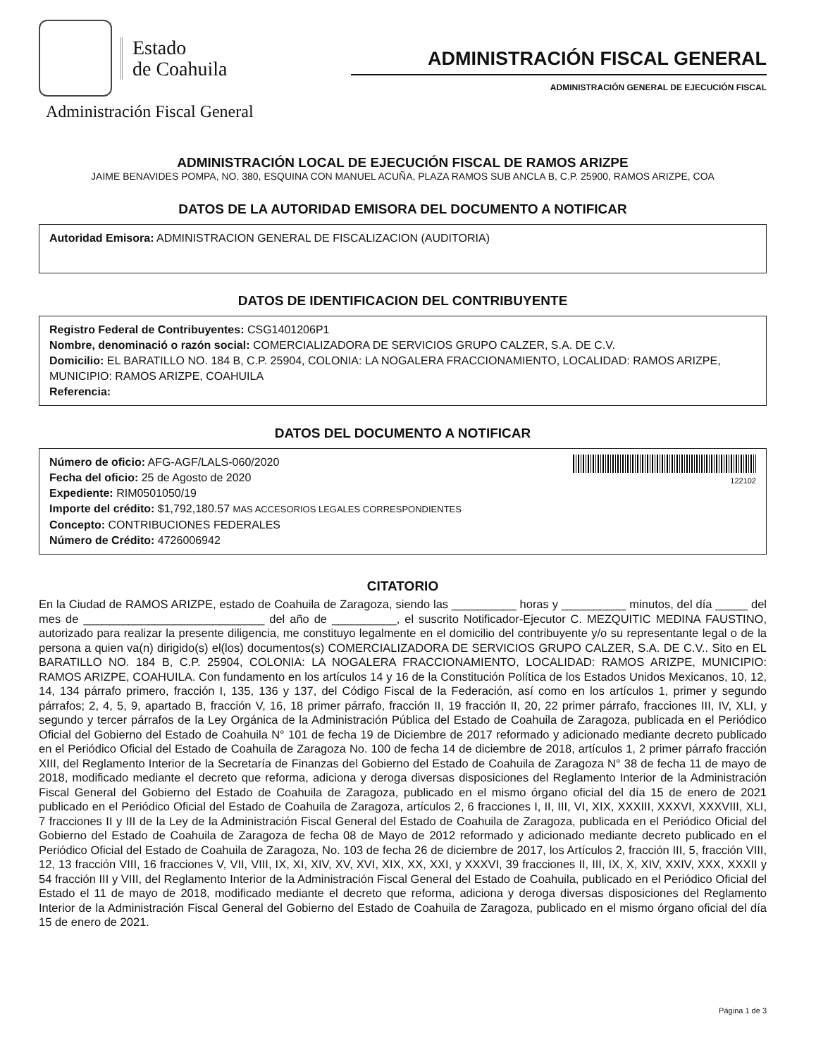Estado
de Coahuila
Administración Fiscal General
ADMINISTRACIÓN FISCAL GENERAL
ADMINISTRACIÓN GENERAL DE EJECUCIÓN FISCAL
ADMINISTRACIÓN LOCAL DE EJECUCIÓN FISCAL DE RAMOS ARIZPE
JAIME BENAVIDES POMPA, NO. 380, ESQUINA CON MANUEL ACUÑA, PLAZA RAMOS SUB ANCLA B, C.P. 25900, RAMOS ARIZPE, COA
DATOS DE LA AUTORIDAD EMISORA DEL DOCUMENTO A NOTIFICAR
Autoridad Emisora: ADMINISTRACION GENERAL DE FISCALIZACION (AUDITORIA)
DATOS DE IDENTIFICACION DEL CONTRIBUYENTE
Registro Federal de Contribuyentes: CSG1401206P1
Nombre, denominació o razón social: COMERCIALIZADORA DE SERVICIOS GRUPO CALZER, S.A. DE C.V.
Domicilio: EL BARATILLO NO. 184 B, C.P. 25904, COLONIA: LA NOGALERA FRACCIONAMIENTO, LOCALIDAD: RAMOS ARIZPE, MUNICIPIO: RAMOS ARIZPE, COAHUILA
Referencia:
DATOS DEL DOCUMENTO A NOTIFICAR
122102
Número de oficio: AFG-AGF/LALS-060/2020
Fecha del oficio: 25 de Agosto de 2020
Expediente: RIM0501050/19
Importe del crédito: $1,792,180.57 MAS ACCESORIOS LEGALES CORRESPONDIENTES
Concepto: CONTRIBUCIONES FEDERALES
Número de Crédito: 4726006942
CITATORIO
En la Ciudad de RAMOS ARIZPE, estado de Coahuila de Zaragoza, siendo las __________ horas y __________ minutos, del día _____ del mes de ____________________________ del año de __________, el suscrito Notificador-Ejecutor C. MEZQUITIC MEDINA FAUSTINO, autorizado para realizar la presente diligencia, me constituyo legalmente en el domicilio del contribuyente y/o su representante legal o de la persona a quien va(n) dirigido(s) el(los) documentos(s) COMERCIALIZADORA DE SERVICIOS GRUPO CALZER, S.A. DE C.V.. Sito en EL BARATILLO NO. 184 B, C.P. 25904, COLONIA: LA NOGALERA FRACCIONAMIENTO, LOCALIDAD: RAMOS ARIZPE, MUNICIPIO: RAMOS ARIZPE, COAHUILA. Con fundamento en los artículos 14 y 16 de la Constitución Política de los Estados Unidos Mexicanos, 10, 12, 14, 134 párrafo primero, fracción I, 135, 136 y 137, del Código Fiscal de la Federación, así como en los artículos 1, primer y segundo párrafos; 2, 4, 5, 9, apartado B, fracción V, 16, 18 primer párrafo, fracción II, 19 fracción II, 20, 22 primer párrafo, fracciones III, IV, XLI, y segundo y tercer párrafos de la Ley Orgánica de la Administración Pública del Estado de Coahuila de Zaragoza, publicada en el Periódico Oficial del Gobierno del Estado de Coahuila N° 101 de fecha 19 de Diciembre de 2017 reformado y adicionado mediante decreto publicado en el Periódico Oficial del Estado de Coahuila de Zaragoza No. 100 de fecha 14 de diciembre de 2018, artículos 1, 2 primer párrafo fracción XIII, del Reglamento Interior de la Secretaría de Finanzas del Gobierno del Estado de Coahuila de Zaragoza N° 38 de fecha 11 de mayo de 2018, modificado mediante el decreto que reforma, adiciona y deroga diversas disposiciones del Reglamento Interior de la Administración Fiscal General del Gobierno del Estado de Coahuila de Zaragoza, publicado en el mismo órgano oficial del día 15 de enero de 2021 publicado en el Periódico Oficial del Estado de Coahuila de Zaragoza, artículos 2, 6 fracciones I, II, III, VI, XIX, XXXIII, XXXVI, XXXVIII, XLI, 7 fracciones II y III de la Ley de la Administración Fiscal General del Estado de Coahuila de Zaragoza, publicada en el Periódico Oficial del Gobierno del Estado de Coahuila de Zaragoza de fecha 08 de Mayo de 2012 reformado y adicionado mediante decreto publicado en el Periódico Oficial del Estado de Coahuila de Zaragoza, No. 103 de fecha 26 de diciembre de 2017, los Artículos 2, fracción III, 5, fracción VIII, 12, 13 fracción VIII, 16 fracciones V, VII, VIII, IX, XI, XIV, XV, XVI, XIX, XX, XXI, y XXXVI, 39 fracciones II, III, IX, X, XIV, XXIV, XXX, XXXII y 54 fracción III y VIII, del Reglamento Interior de la Administración Fiscal General del Estado de Coahuila, publicado en el Periódico Oficial del Estado el 11 de mayo de 2018, modificado mediante el decreto que reforma, adiciona y deroga diversas disposiciones del Reglamento Interior de la Administración Fiscal General del Gobierno del Estado de Coahuila de Zaragoza, publicado en el mismo órgano oficial del día 15 de enero de 2021.
Página 1 de 3